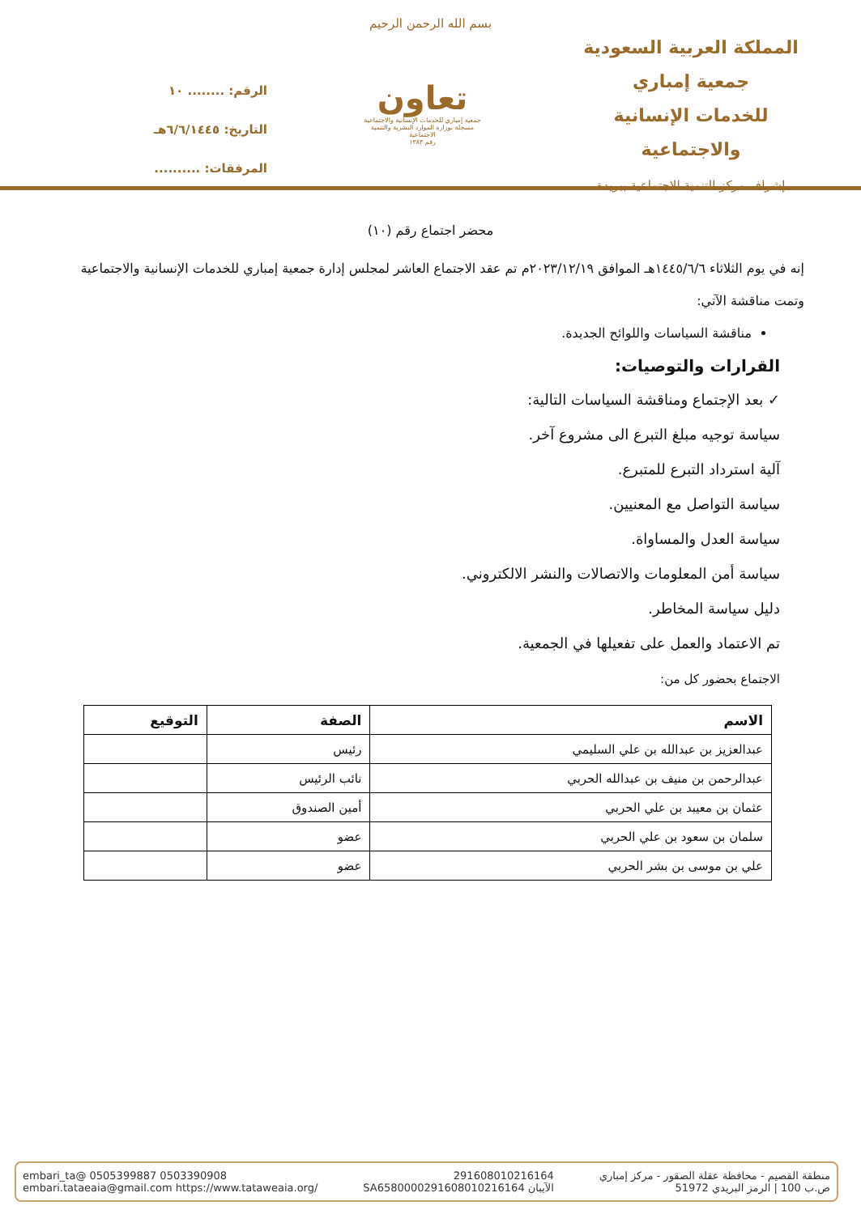بسم الله الرحمن الرحيم
المملكة العربية السعودية
جمعية إمباري
للخدمات الإنسانية والاجتماعية
إشراف مركز التنمية الاجتماعية ببريدة
تعاون
جمعية إمباري للخدمات الإنسانية والاجتماعية
مسجلة بوزارة الموارد البشرية والتنمية الاجتماعية
رقم ١٣٨٣
الرقم: ........ ١٠
التاريخ: ٦/٦/١٤٤٥هـ
المرفقات: ..........
محضر اجتماع رقم (١٠)
إنه في يوم الثلاثاء ١٤٤٥/٦/٦هـ الموافق ٢٠٢٣/١٢/١٩م تم عقد الاجتماع العاشر لمجلس إدارة جمعية إمباري للخدمات الإنسانية والاجتماعية وتمت مناقشة الآتي:
مناقشة السياسات واللوائح الجديدة.
القرارات والتوصيات:
✓ بعد الإجتماع ومناقشة السياسات التالية:
سياسة توجيه مبلغ التبرع الى مشروع آخر.
آلية استرداد التبرع للمتبرع.
سياسة التواصل مع المعنيين.
سياسة العدل والمساواة.
سياسة أمن المعلومات والاتصالات والنشر الالكتروني.
دليل سياسة المخاطر.
تم الاعتماد والعمل على تفعيلها في الجمعية.
الاجتماع بحضور كل من:
| الاسم | الصفة | التوقيع |
| --- | --- | --- |
| عبدالعزيز بن عبدالله بن علي السليمي | رئيس | |
| عبدالرحمن بن منيف بن عبدالله الحربي | نائب الرئيس | |
| عثمان بن معيبد بن علي الحربي | أمين الصندوق | |
| سلمان بن سعود بن علي الحربي | عضو | |
| علي بن موسى بن بشر الحربي | عضو | |
منطقة القصيم - محافظة عقلة الصقور - مركز إمباري
ص.ب 100 | الرمز البريدي 51972
291608010216164
الآيبان SA6580000291608010216164
embari_ta@ 0505399887 0503390908
embari.tataeaia@gmail.com https://www.tataweaia.org/